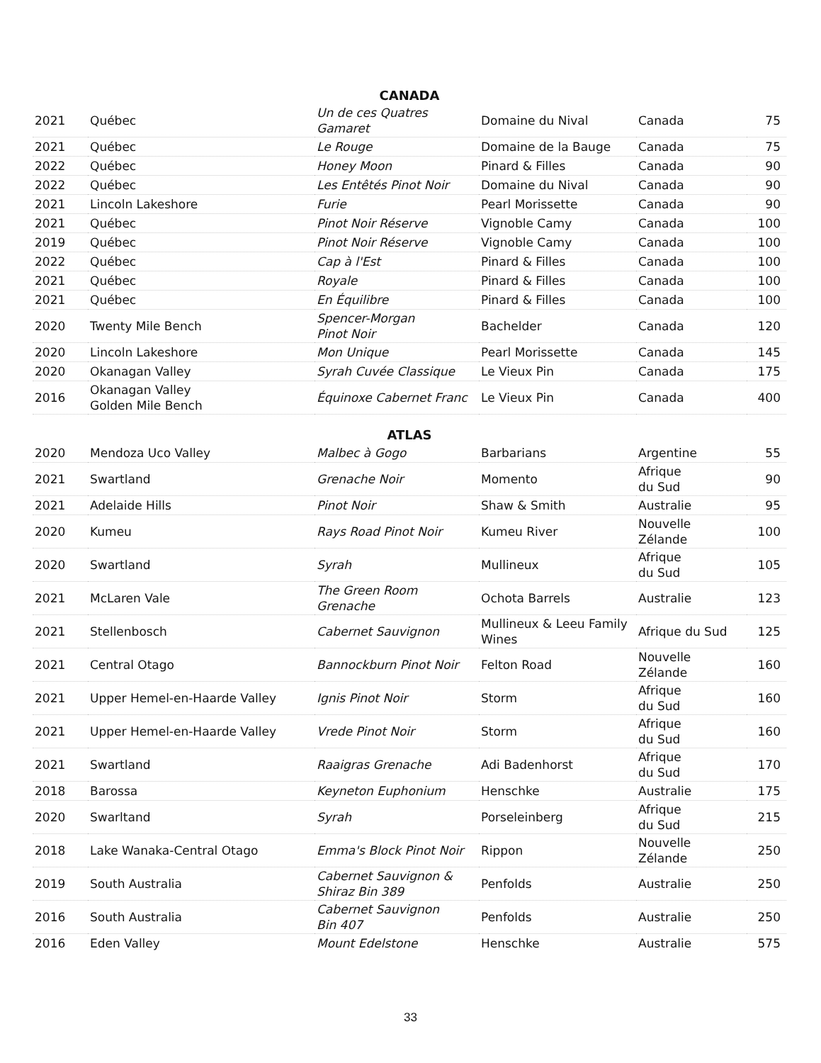| CANADA | | | | | |
| --- | --- | --- | --- | --- | --- |
| 2021 | Québec | Un de ces Quatres Gamaret | Domaine du Nival | Canada | 75 |
| 2021 | Québec | Le Rouge | Domaine de la Bauge | Canada | 75 |
| 2022 | Québec | Honey Moon | Pinard & Filles | Canada | 90 |
| 2022 | Québec | Les Entêtés Pinot Noir | Domaine du Nival | Canada | 90 |
| 2021 | Lincoln Lakeshore | Furie | Pearl Morissette | Canada | 90 |
| 2021 | Québec | Pinot Noir Réserve | Vignoble Camy | Canada | 100 |
| 2019 | Québec | Pinot Noir Réserve | Vignoble Camy | Canada | 100 |
| 2022 | Québec | Cap à l'Est | Pinard & Filles | Canada | 100 |
| 2021 | Québec | Royale | Pinard & Filles | Canada | 100 |
| 2021 | Québec | En Équilibre | Pinard & Filles | Canada | 100 |
| 2020 | Twenty Mile Bench | Spencer-Morgan Pinot Noir | Bachelder | Canada | 120 |
| 2020 | Lincoln Lakeshore | Mon Unique | Pearl Morissette | Canada | 145 |
| 2020 | Okanagan Valley | Syrah Cuvée Classique | Le Vieux Pin | Canada | 175 |
| 2016 | Okanagan Valley Golden Mile Bench | Équinoxe Cabernet Franc | Le Vieux Pin | Canada | 400 |
| ATLAS | | | | | |
| 2020 | Mendoza Uco Valley | Malbec à Gogo | Barbarians | Argentine | 55 |
| 2021 | Swartland | Grenache Noir | Momento | Afrique du Sud | 90 |
| 2021 | Adelaide Hills | Pinot Noir | Shaw & Smith | Australie | 95 |
| 2020 | Kumeu | Rays Road Pinot Noir | Kumeu River | Nouvelle Zélande | 100 |
| 2020 | Swartland | Syrah | Mullineux | Afrique du Sud | 105 |
| 2021 | McLaren Vale | The Green Room Grenache | Ochota Barrels | Australie | 123 |
| 2021 | Stellenbosch | Cabernet Sauvignon | Mullineux & Leeu Family Wines | Afrique du Sud | 125 |
| 2021 | Central Otago | Bannockburn Pinot Noir | Felton Road | Nouvelle Zélande | 160 |
| 2021 | Upper Hemel-en-Haarde Valley | Ignis Pinot Noir | Storm | Afrique du Sud | 160 |
| 2021 | Upper Hemel-en-Haarde Valley | Vrede Pinot Noir | Storm | Afrique du Sud | 160 |
| 2021 | Swartland | Raaigras Grenache | Adi Badenhorst | Afrique du Sud | 170 |
| 2018 | Barossa | Keyneton Euphonium | Henschke | Australie | 175 |
| 2020 | Swarltand | Syrah | Porseleinberg | Afrique du Sud | 215 |
| 2018 | Lake Wanaka-Central Otago | Emma's Block Pinot Noir | Rippon | Nouvelle Zélande | 250 |
| 2019 | South Australia | Cabernet Sauvignon & Shiraz Bin 389 | Penfolds | Australie | 250 |
| 2016 | South Australia | Cabernet Sauvignon Bin 407 | Penfolds | Australie | 250 |
| 2016 | Eden Valley | Mount Edelstone | Henschke | Australie | 575 |
33